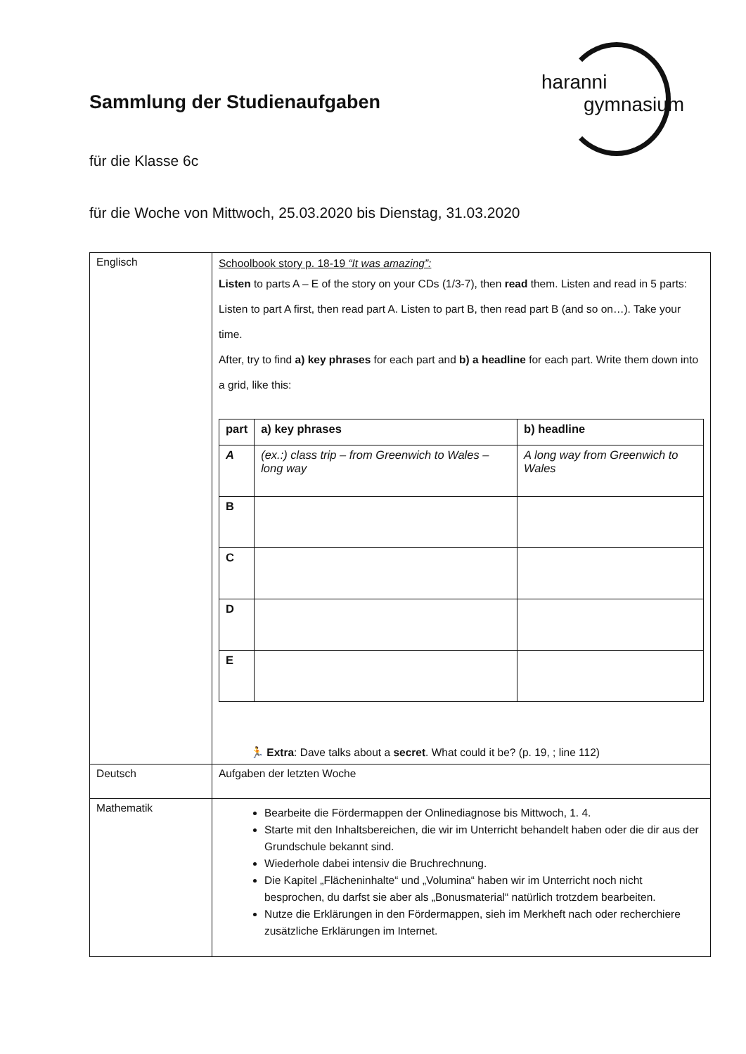haranni
gymnasium
Sammlung der Studienaufgaben
für die Klasse 6c
für die Woche von Mittwoch, 25.03.2020 bis Dienstag, 31.03.2020
| Englisch | Schoolbook story p. 18-19 “It was amazing”: Listen to parts A – E of the story on your CDs (1/3-7), then read them. Listen and read in 5 parts: Listen to part A first, then read part A. Listen to part B, then read part B (and so on…). Take your time. After, try to find a) key phrases for each part and b) a headline for each part. Write them down into a grid, like this: / part / a) key phrases / b) headline / / --- / --- / --- / / A / (ex.:) class trip – from Greenwich to Wales – long way / A long way from Greenwich to Wales / / B / / / / C / / / / D / / / / E / / / 🏃 Extra : Dave talks about a secret . What could it be? (p. 19, ; line 112) |
| Deutsch | Aufgaben der letzten Woche |
| Mathematik | Bearbeite die Fördermappen der Onlinediagnose bis Mittwoch, 1. 4. Starte mit den Inhaltsbereichen, die wir im Unterricht behandelt haben oder die dir aus der Grundschule bekannt sind. Wiederhole dabei intensiv die Bruchrechnung. Die Kapitel „Flächeninhalte“ und „Volumina“ haben wir im Unterricht noch nicht besprochen, du darfst sie aber als „Bonusmaterial“ natürlich trotzdem bearbeiten. Nutze die Erklärungen in den Fördermappen, sieh im Merkheft nach oder recherchiere zusätzliche Erklärungen im Internet. |